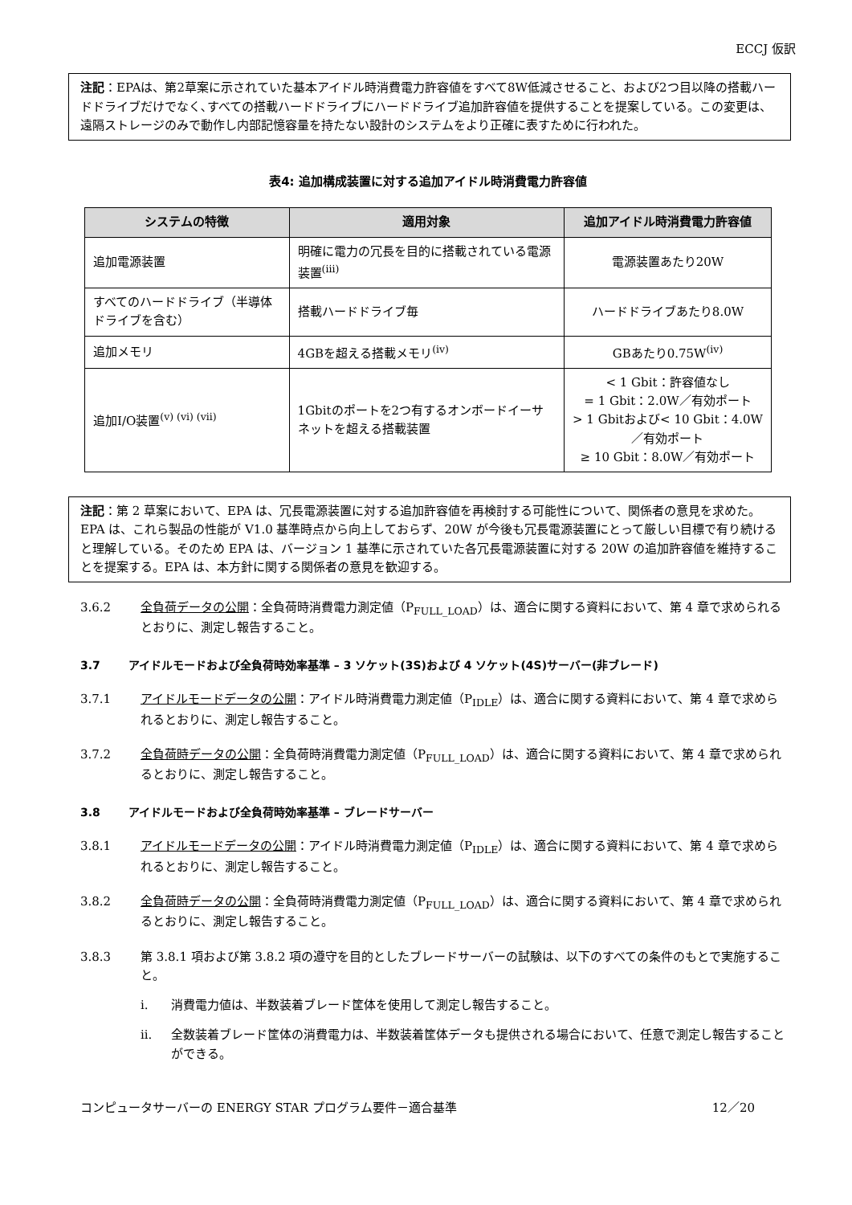ECCJ 仮訳
注記：EPAは、第2草案に示されていた基本アイドル時消費電力許容値をすべて8W低減させること、および2つ目以降の搭載ハードドライブだけでなく､すべての搭載ハードドライブにハードドライブ追加許容値を提供することを提案している。この変更は、遠隔ストレージのみで動作し内部記憶容量を持たない設計のシステムをより正確に表すために行われた。
表4: 追加構成装置に対する追加アイドル時消費電力許容値
| システムの特徴 | 適用対象 | 追加アイドル時消費電力許容値 |
| --- | --- | --- |
| 追加電源装置 | 明確に電力の冗長を目的に搭載されている電源装置<sup>(iii)</sup> | 電源装置あたり20W |
| すべてのハードドライブ（半導体ドライブを含む） | 搭載ハードドライブ毎 | ハードドライブあたり8.0W |
| 追加メモリ | 4GBを超える搭載メモリ<sup>(iv)</sup> | GBあたり0.75W<sup>(iv)</sup> |
| 追加I/O装置<sup>(v) (vi) (vii)</sup> | 1Gbitのポートを2つ有するオンボードイーサネットを超える搭載装置 | < 1 Gbit：許容値なし = 1 Gbit：2.0W／有効ポート > 1 Gbitおよび< 10 Gbit：4.0W／有効ポート ≥ 10 Gbit：8.0W／有効ポート |
注記：第 2 草案において、EPA は、冗長電源装置に対する追加許容値を再検討する可能性について、関係者の意見を求めた。EPA は、これら製品の性能が V1.0 基準時点から向上しておらず、20W が今後も冗長電源装置にとって厳しい目標で有り続けると理解している。そのため EPA は、バージョン 1 基準に示されていた各冗長電源装置に対する 20W の追加許容値を維持することを提案する。EPA は、本方針に関する関係者の意見を歓迎する。
3.6.2 全負荷データの公開：全負荷時消費電力測定値（P<sub>FULL_LOAD</sub>）は、適合に関する資料において、第 4 章で求められるとおりに、測定し報告すること。
3.7 アイドルモードおよび全負荷時効率基準 – 3 ソケット(3S)および 4 ソケット(4S)サーバー(非ブレード)
3.7.1 アイドルモードデータの公開：アイドル時消費電力測定値（P<sub>IDLE</sub>）は、適合に関する資料において、第 4 章で求められるとおりに、測定し報告すること。
3.7.2 全負荷時データの公開：全負荷時消費電力測定値（P<sub>FULL_LOAD</sub>）は、適合に関する資料において、第 4 章で求められるとおりに、測定し報告すること。
3.8 アイドルモードおよび全負荷時効率基準 – ブレードサーバー
3.8.1 アイドルモードデータの公開：アイドル時消費電力測定値（P<sub>IDLE</sub>）は、適合に関する資料において、第 4 章で求められるとおりに、測定し報告すること。
3.8.2 全負荷時データの公開：全負荷時消費電力測定値（P<sub>FULL_LOAD</sub>）は、適合に関する資料において、第 4 章で求められるとおりに、測定し報告すること。
3.8.3 第 3.8.1 項および第 3.8.2 項の遵守を目的としたブレードサーバーの試験は、以下のすべての条件のもとで実施すること。
i. 消費電力値は、半数装着ブレード筐体を使用して測定し報告すること。
ii. 全数装着ブレード筐体の消費電力は、半数装着筐体データも提供される場合において、任意で測定し報告することができる。
コンピュータサーバーの ENERGY STAR プログラム要件－適合基準 12／20